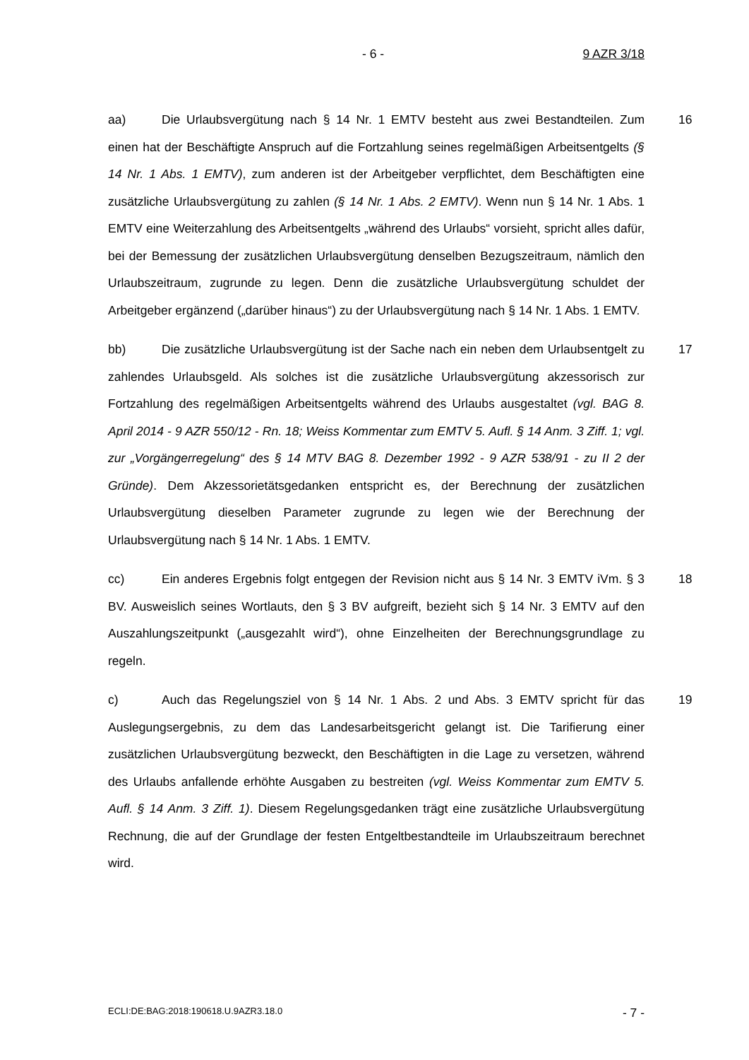- 6 - 9 AZR 3/18
16 aa) Die Urlaubsvergütung nach § 14 Nr. 1 EMTV besteht aus zwei Bestandteilen. Zum einen hat der Beschäftigte Anspruch auf die Fortzahlung seines regelmäßigen Arbeitsentgelts (§ 14 Nr. 1 Abs. 1 EMTV), zum anderen ist der Arbeitgeber verpflichtet, dem Beschäftigten eine zusätzliche Urlaubsvergütung zu zahlen (§ 14 Nr. 1 Abs. 2 EMTV). Wenn nun § 14 Nr. 1 Abs. 1 EMTV eine Weiterzahlung des Arbeitsentgelts „während des Urlaubs“ vorsieht, spricht alles dafür, bei der Bemessung der zusätzlichen Urlaubsvergütung denselben Bezugszeitraum, nämlich den Urlaubszeitraum, zugrunde zu legen. Denn die zusätzliche Urlaubsvergütung schuldet der Arbeitgeber ergänzend („darüber hinaus“) zu der Urlaubsvergütung nach § 14 Nr. 1 Abs. 1 EMTV.
17 bb) Die zusätzliche Urlaubsvergütung ist der Sache nach ein neben dem Urlaubsentgelt zu zahlendes Urlaubsgeld. Als solches ist die zusätzliche Urlaubsvergütung akzessorisch zur Fortzahlung des regelmäßigen Arbeitsentgelts während des Urlaubs ausgestaltet (vgl. BAG 8. April 2014 - 9 AZR 550/12 - Rn. 18; Weiss Kommentar zum EMTV 5. Aufl. § 14 Anm. 3 Ziff. 1; vgl. zur „Vorgängerregelung“ des § 14 MTV BAG 8. Dezember 1992 - 9 AZR 538/91 - zu II 2 der Gründe). Dem Akzessorietätsgedanken entspricht es, der Berechnung der zusätzlichen Urlaubsvergütung dieselben Parameter zugrunde zu legen wie der Berechnung der Urlaubsvergütung nach § 14 Nr. 1 Abs. 1 EMTV.
18 cc) Ein anderes Ergebnis folgt entgegen der Revision nicht aus § 14 Nr. 3 EMTV iVm. § 3 BV. Ausweislich seines Wortlauts, den § 3 BV aufgreift, bezieht sich § 14 Nr. 3 EMTV auf den Auszahlungszeitpunkt („ausgezahlt wird“), ohne Einzelheiten der Berechnungsgrundlage zu regeln.
19 c) Auch das Regelungsziel von § 14 Nr. 1 Abs. 2 und Abs. 3 EMTV spricht für das Auslegungsergebnis, zu dem das Landesarbeitsgericht gelangt ist. Die Tarifierung einer zusätzlichen Urlaubsvergütung bezweckt, den Beschäftigten in die Lage zu versetzen, während des Urlaubs anfallende erhöhte Ausgaben zu bestreiten (vgl. Weiss Kommentar zum EMTV 5. Aufl. § 14 Anm. 3 Ziff. 1). Diesem Regelungsgedanken trägt eine zusätzliche Urlaubsvergütung Rechnung, die auf der Grundlage der festen Entgeltbestandteile im Urlaubszeitraum berechnet wird.
ECLI:DE:BAG:2018:190618.U.9AZR3.18.0 - 7 -